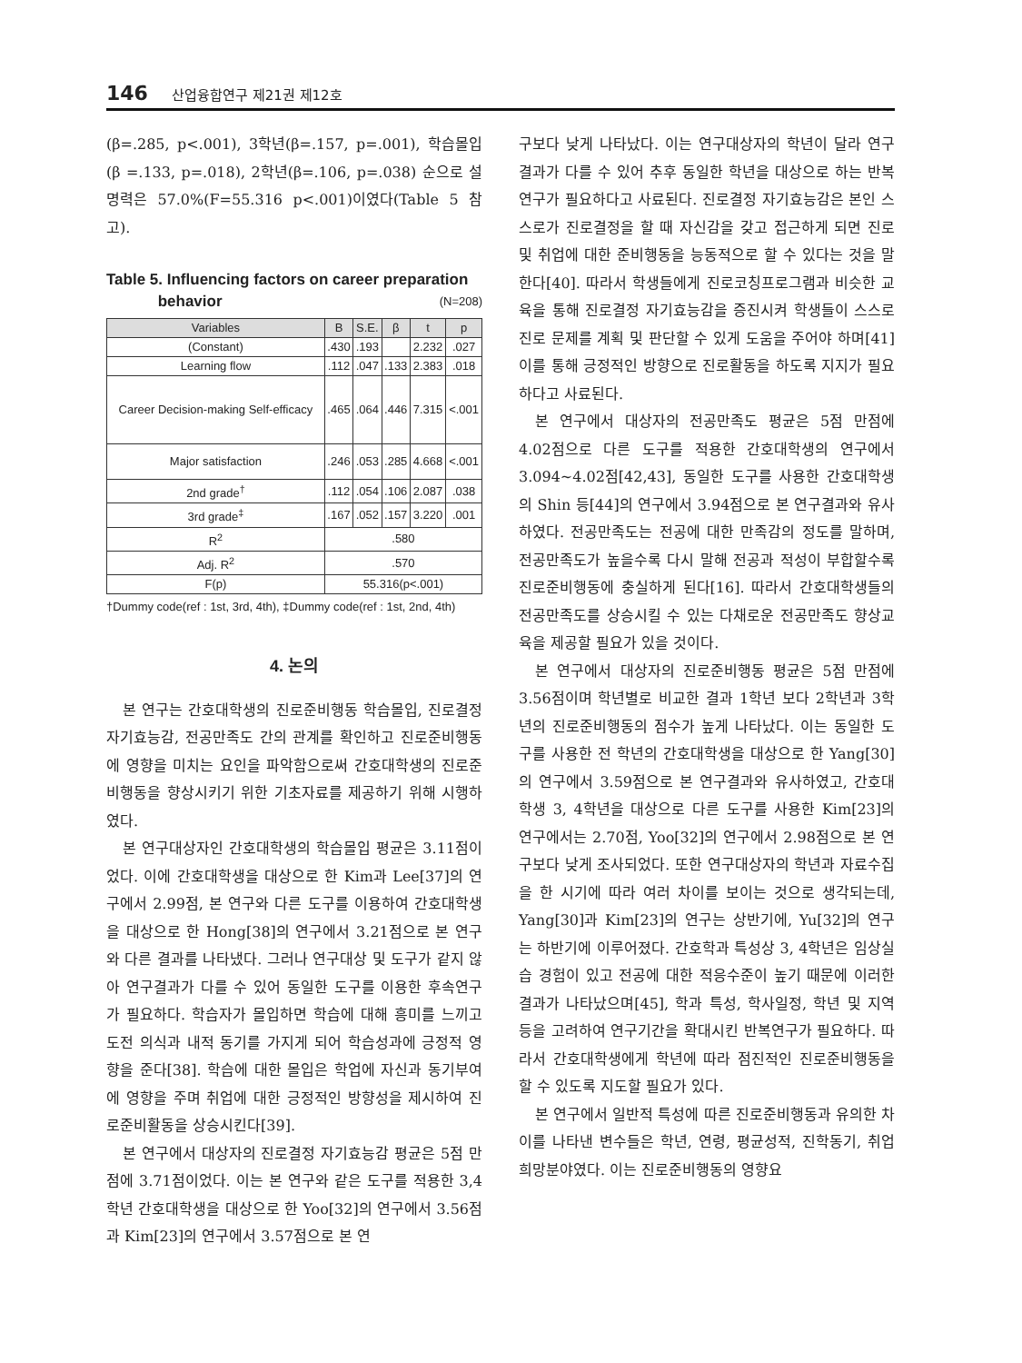146 산업융합연구 제21권 제12호
(β=.285, p<.001), 3학년(β=.157, p=.001), 학습몰입(β =.133, p=.018), 2학년(β=.106, p=.038) 순으로 설명력은 57.0%(F=55.316 p<.001)이였다(Table 5 참고).
Table 5. Influencing factors on career preparation
behavior (N=208)
| Variables | B | S.E. | β | t | p |
| --- | --- | --- | --- | --- | --- |
| (Constant) | .430 | .193 | | 2.232 | .027 |
| Learning flow | .112 | .047 | .133 | 2.383 | .018 |
| Career Decision-making Self-efficacy | .465 | .064 | .446 | 7.315 | <.001 |
| Major satisfaction | .246 | .053 | .285 | 4.668 | <.001 |
| 2nd grade<sup>†</sup> | .112 | .054 | .106 | 2.087 | .038 |
| 3rd grade<sup>‡</sup> | .167 | .052 | .157 | 3.220 | .001 |
| R<sup>2</sup> | .580 | | | | |
| Adj. R<sup>2</sup> | .570 | | | | |
| F(p) | 55.316(p<.001) | | | | |
†Dummy code(ref : 1st, 3rd, 4th), ‡Dummy code(ref : 1st, 2nd, 4th)
4. 논의
본 연구는 간호대학생의 진로준비행동 학습몰입, 진로결정 자기효능감, 전공만족도 간의 관계를 확인하고 진로준비행동에 영향을 미치는 요인을 파악함으로써 간호대학생의 진로준비행동을 향상시키기 위한 기초자료를 제공하기 위해 시행하였다.
본 연구대상자인 간호대학생의 학습몰입 평균은 3.11점이었다. 이에 간호대학생을 대상으로 한 Kim과 Lee[37]의 연구에서 2.99점, 본 연구와 다른 도구를 이용하여 간호대학생을 대상으로 한 Hong[38]의 연구에서 3.21점으로 본 연구와 다른 결과를 나타냈다. 그러나 연구대상 및 도구가 같지 않아 연구결과가 다를 수 있어 동일한 도구를 이용한 후속연구가 필요하다. 학습자가 몰입하면 학습에 대해 흥미를 느끼고 도전 의식과 내적 동기를 가지게 되어 학습성과에 긍정적 영향을 준다[38]. 학습에 대한 몰입은 학업에 자신과 동기부여에 영향을 주며 취업에 대한 긍정적인 방향성을 제시하여 진로준비활동을 상승시킨다[39].
본 연구에서 대상자의 진로결정 자기효능감 평균은 5점 만점에 3.71점이었다. 이는 본 연구와 같은 도구를 적용한 3,4학년 간호대학생을 대상으로 한 Yoo[32]의 연구에서 3.56점과 Kim[23]의 연구에서 3.57점으로 본 연
구보다 낮게 나타났다. 이는 연구대상자의 학년이 달라 연구결과가 다를 수 있어 추후 동일한 학년을 대상으로 하는 반복연구가 필요하다고 사료된다. 진로결정 자기효능감은 본인 스스로가 진로결정을 할 때 자신감을 갖고 접근하게 되면 진로 및 취업에 대한 준비행동을 능동적으로 할 수 있다는 것을 말한다[40]. 따라서 학생들에게 진로코칭프로그램과 비슷한 교육을 통해 진로결정 자기효능감을 증진시켜 학생들이 스스로 진로 문제를 계획 및 판단할 수 있게 도움을 주어야 하며[41] 이를 통해 긍정적인 방향으로 진로활동을 하도록 지지가 필요하다고 사료된다.
본 연구에서 대상자의 전공만족도 평균은 5점 만점에 4.02점으로 다른 도구를 적용한 간호대학생의 연구에서 3.094~4.02점[42,43], 동일한 도구를 사용한 간호대학생의 Shin 등[44]의 연구에서 3.94점으로 본 연구결과와 유사하였다. 전공만족도는 전공에 대한 만족감의 정도를 말하며, 전공만족도가 높을수록 다시 말해 전공과 적성이 부합할수록 진로준비행동에 충실하게 된다[16]. 따라서 간호대학생들의 전공만족도를 상승시킬 수 있는 다채로운 전공만족도 향상교육을 제공할 필요가 있을 것이다.
본 연구에서 대상자의 진로준비행동 평균은 5점 만점에 3.56점이며 학년별로 비교한 결과 1학년 보다 2학년과 3학년의 진로준비행동의 점수가 높게 나타났다. 이는 동일한 도구를 사용한 전 학년의 간호대학생을 대상으로 한 Yang[30]의 연구에서 3.59점으로 본 연구결과와 유사하였고, 간호대학생 3, 4학년을 대상으로 다른 도구를 사용한 Kim[23]의 연구에서는 2.70점, Yoo[32]의 연구에서 2.98점으로 본 연구보다 낮게 조사되었다. 또한 연구대상자의 학년과 자료수집을 한 시기에 따라 여러 차이를 보이는 것으로 생각되는데, Yang[30]과 Kim[23]의 연구는 상반기에, Yu[32]의 연구는 하반기에 이루어졌다. 간호학과 특성상 3, 4학년은 임상실습 경험이 있고 전공에 대한 적응수준이 높기 때문에 이러한 결과가 나타났으며[45], 학과 특성, 학사일정, 학년 및 지역 등을 고려하여 연구기간을 확대시킨 반복연구가 필요하다. 따라서 간호대학생에게 학년에 따라 점진적인 진로준비행동을 할 수 있도록 지도할 필요가 있다.
본 연구에서 일반적 특성에 따른 진로준비행동과 유의한 차이를 나타낸 변수들은 학년, 연령, 평균성적, 진학동기, 취업희망분야였다. 이는 진로준비행동의 영향요